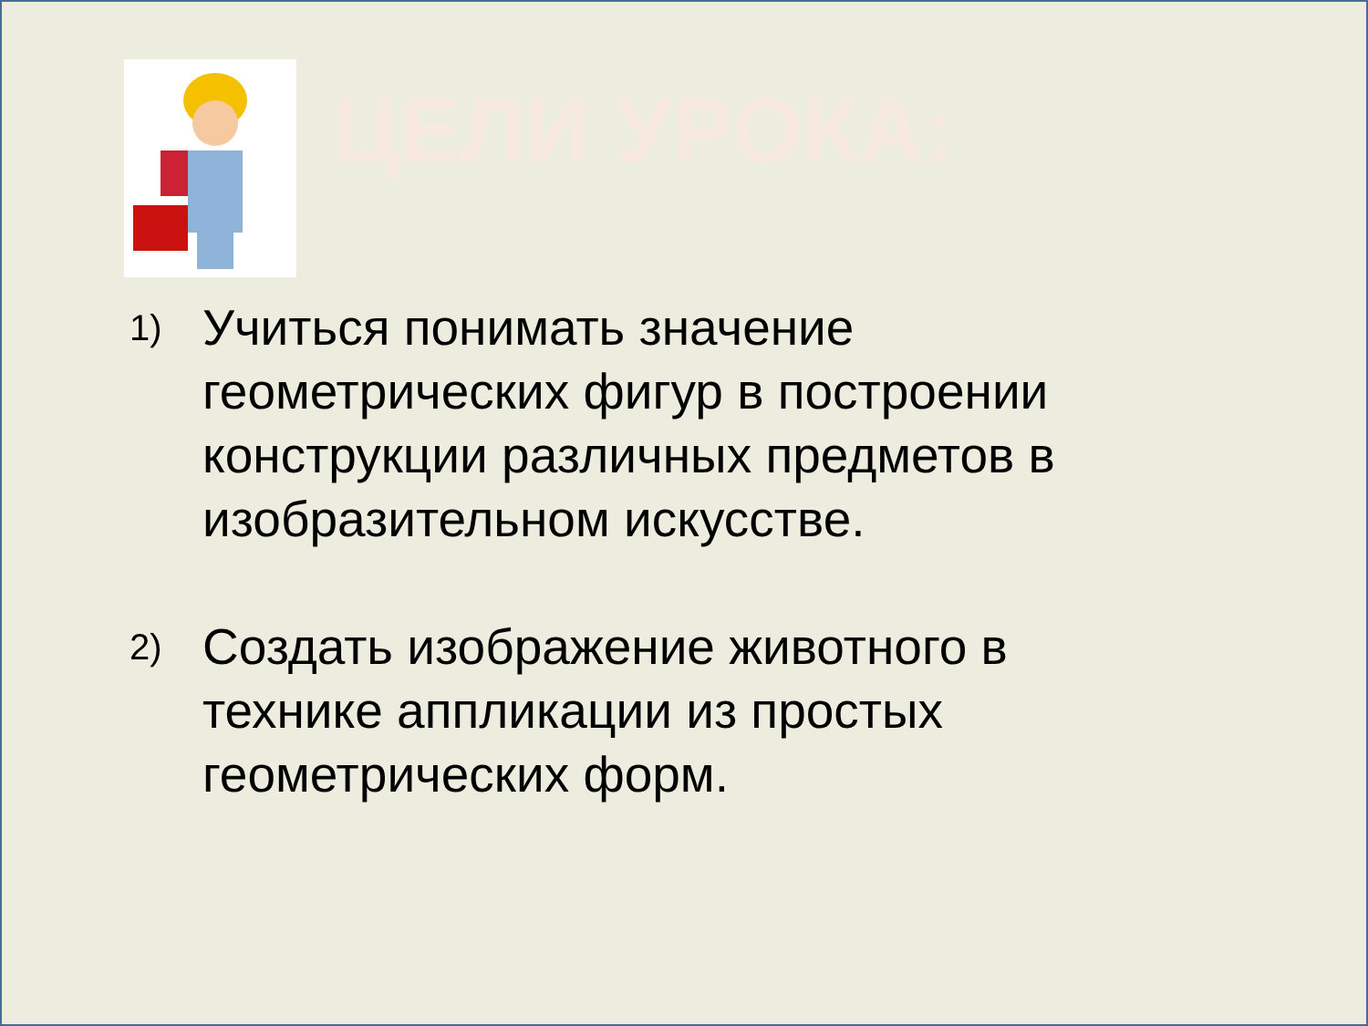ЦЕЛИ УРОКА:
1) Учиться понимать значение геометрических фигур в построении конструкции различных предметов в изобразительном искусстве.
2) Создать изображение животного в технике аппликации из простых геометрических форм.